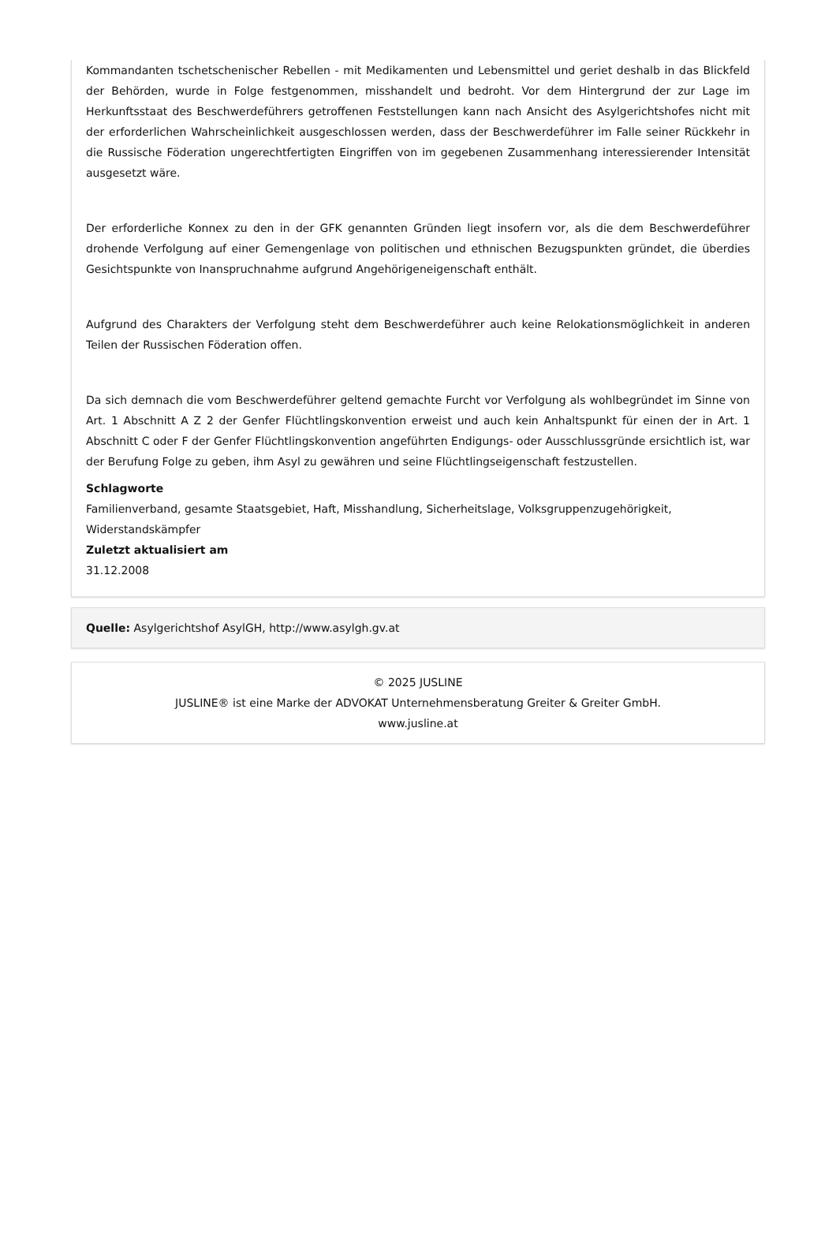Kommandanten tschetschenischer Rebellen - mit Medikamenten und Lebensmittel und geriet deshalb in das Blickfeld der Behörden, wurde in Folge festgenommen, misshandelt und bedroht. Vor dem Hintergrund der zur Lage im Herkunftsstaat des Beschwerdeführers getroffenen Feststellungen kann nach Ansicht des Asylgerichtshofes nicht mit der erforderlichen Wahrscheinlichkeit ausgeschlossen werden, dass der Beschwerdeführer im Falle seiner Rückkehr in die Russische Föderation ungerechtfertigten Eingriffen von im gegebenen Zusammenhang interessierender Intensität ausgesetzt wäre.
Der erforderliche Konnex zu den in der GFK genannten Gründen liegt insofern vor, als die dem Beschwerdeführer drohende Verfolgung auf einer Gemengenlage von politischen und ethnischen Bezugspunkten gründet, die überdies Gesichtspunkte von Inanspruchnahme aufgrund Angehörigeneigenschaft enthält.
Aufgrund des Charakters der Verfolgung steht dem Beschwerdeführer auch keine Relokationsmöglichkeit in anderen Teilen der Russischen Föderation offen.
Da sich demnach die vom Beschwerdeführer geltend gemachte Furcht vor Verfolgung als wohlbegründet im Sinne von Art. 1 Abschnitt A Z 2 der Genfer Flüchtlingskonvention erweist und auch kein Anhaltspunkt für einen der in Art. 1 Abschnitt C oder F der Genfer Flüchtlingskonvention angeführten Endigungs- oder Ausschlussgründe ersichtlich ist, war der Berufung Folge zu geben, ihm Asyl zu gewähren und seine Flüchtlingseigenschaft festzustellen.
Schlagworte
Familienverband, gesamte Staatsgebiet, Haft, Misshandlung, Sicherheitslage, Volksgruppenzugehörigkeit, Widerstandskämpfer
Zuletzt aktualisiert am
31.12.2008
Quelle: Asylgerichtshof AsylGH, http://www.asylgh.gv.at
© 2025 JUSLINE
JUSLINE® ist eine Marke der ADVOKAT Unternehmensberatung Greiter & Greiter GmbH.
www.jusline.at